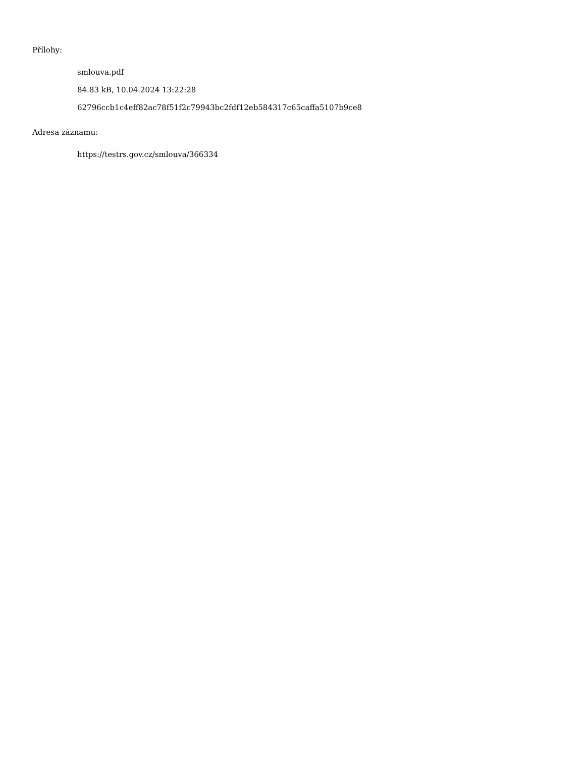Přílohy:
smlouva.pdf
84.83 kB, 10.04.2024 13:22:28
62796ccb1c4eff82ac78f51f2c79943bc2fdf12eb584317c65caffa5107b9ce8
Adresa záznamu:
https://testrs.gov.cz/smlouva/366334